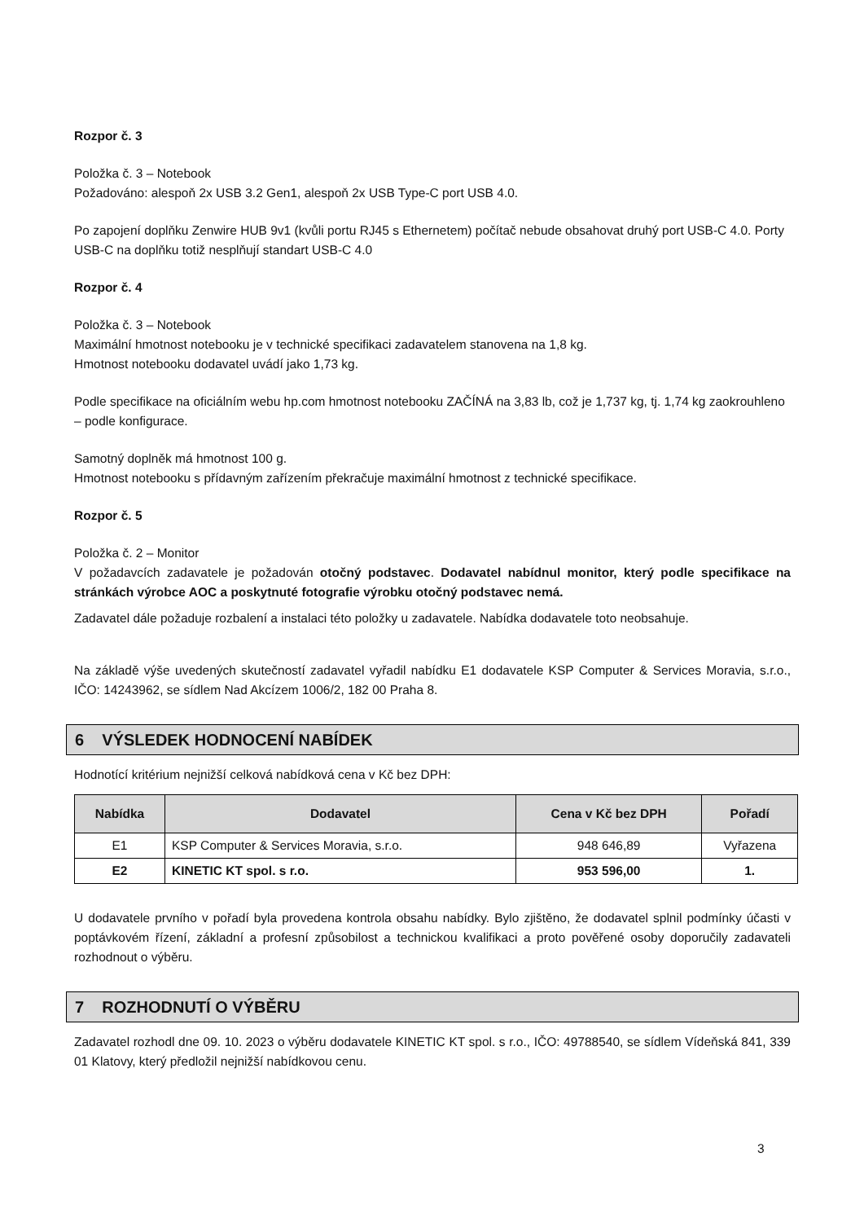Rozpor č. 3
Položka č. 3 – Notebook
Požadováno: alespoň 2x USB 3.2 Gen1, alespoň 2x USB Type-C port USB 4.0.
Po zapojení doplňku Zenwire HUB 9v1 (kvůli portu RJ45 s Ethernetem) počítač nebude obsahovat druhý port USB-C 4.0. Porty USB-C na doplňku totiž nesplňují standart USB-C 4.0
Rozpor č. 4
Položka č. 3 – Notebook
Maximální hmotnost notebooku je v technické specifikaci zadavatelem stanovena na 1,8 kg.
Hmotnost notebooku dodavatel uvádí jako 1,73 kg.
Podle specifikace na oficiálním webu hp.com hmotnost notebooku ZAČÍNÁ na 3,83 lb, což je 1,737 kg, tj. 1,74 kg zaokrouhleno – podle konfigurace.
Samotný doplněk má hmotnost 100 g.
Hmotnost notebooku s přídavným zařízením překračuje maximální hmotnost z technické specifikace.
Rozpor č. 5
Položka č. 2 – Monitor
V požadavcích zadavatele je požadován otočný podstavec. Dodavatel nabídnul monitor, který podle specifikace na stránkách výrobce AOC a poskytnuté fotografie výrobku otočný podstavec nemá.
Zadavatel dále požaduje rozbalení a instalaci této položky u zadavatele. Nabídka dodavatele toto neobsahuje.
Na základě výše uvedených skutečností zadavatel vyřadil nabídku E1 dodavatele KSP Computer & Services Moravia, s.r.o., IČO: 14243962, se sídlem Nad Akcízem 1006/2, 182 00 Praha 8.
6 VÝSLEDEK HODNOCENÍ NABÍDEK
Hodnotící kritérium nejnižší celková nabídková cena v Kč bez DPH:
| Nabídka | Dodavatel | Cena v Kč bez DPH | Pořadí |
| --- | --- | --- | --- |
| E1 | KSP Computer & Services Moravia, s.r.o. | 948 646,89 | Vyřazena |
| E2 | KINETIC KT spol. s r.o. | 953 596,00 | 1. |
U dodavatele prvního v pořadí byla provedena kontrola obsahu nabídky. Bylo zjištěno, že dodavatel splnil podmínky účasti v poptávkovém řízení, základní a profesní způsobilost a technickou kvalifikaci a proto pověřené osoby doporučily zadavateli rozhodnout o výběru.
7 ROZHODNUTÍ O VÝBĚRU
Zadavatel rozhodl dne 09. 10. 2023 o výběru dodavatele KINETIC KT spol. s r.o., IČO: 49788540, se sídlem Vídeňská 841, 339 01 Klatovy, který předložil nejnižší nabídkovou cenu.
3